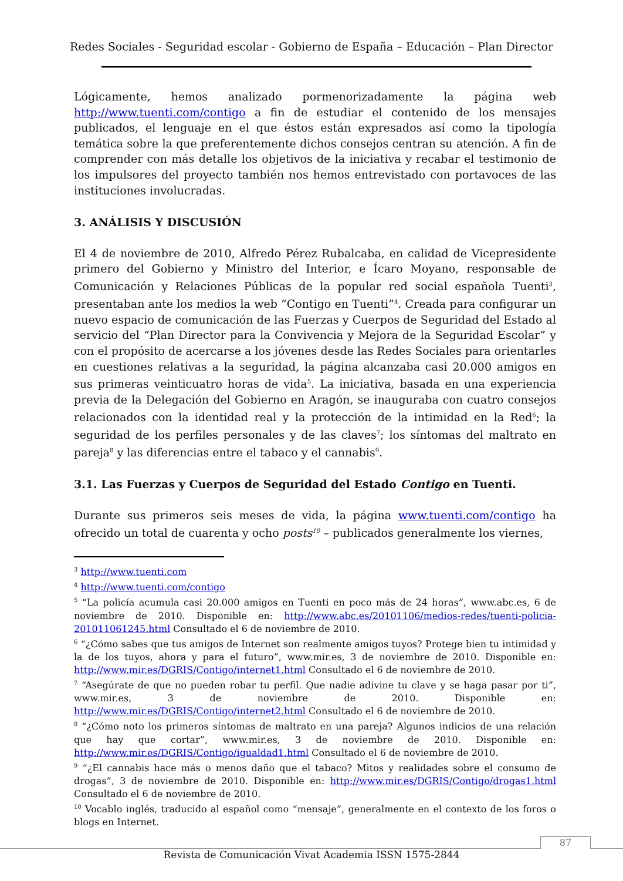Redes Sociales - Seguridad escolar - Gobierno de España – Educación – Plan Director
Lógicamente, hemos analizado pormenorizadamente la página web http://www.tuenti.com/contigo a fin de estudiar el contenido de los mensajes publicados, el lenguaje en el que éstos están expresados así como la tipología temática sobre la que preferentemente dichos consejos centran su atención. A fin de comprender con más detalle los objetivos de la iniciativa y recabar el testimonio de los impulsores del proyecto también nos hemos entrevistado con portavoces de las instituciones involucradas.
3. ANÁLISIS Y DISCUSIÓN
El 4 de noviembre de 2010, Alfredo Pérez Rubalcaba, en calidad de Vicepresidente primero del Gobierno y Ministro del Interior, e Ícaro Moyano, responsable de Comunicación y Relaciones Públicas de la popular red social española Tuenti<sup>3</sup>, presentaban ante los medios la web “Contigo en Tuenti”<sup>4</sup>. Creada para configurar un nuevo espacio de comunicación de las Fuerzas y Cuerpos de Seguridad del Estado al servicio del “Plan Director para la Convivencia y Mejora de la Seguridad Escolar” y con el propósito de acercarse a los jóvenes desde las Redes Sociales para orientarles en cuestiones relativas a la seguridad, la página alcanzaba casi 20.000 amigos en sus primeras veinticuatro horas de vida<sup>5</sup>. La iniciativa, basada en una experiencia previa de la Delegación del Gobierno en Aragón, se inauguraba con cuatro consejos relacionados con la identidad real y la protección de la intimidad en la Red<sup>6</sup>; la seguridad de los perfiles personales y de las claves<sup>7</sup>; los síntomas del maltrato en pareja<sup>8</sup> y las diferencias entre el tabaco y el cannabis<sup>9</sup>.
3.1. Las Fuerzas y Cuerpos de Seguridad del Estado Contigo en Tuenti.
Durante sus primeros seis meses de vida, la página www.tuenti.com/contigo ha ofrecido un total de cuarenta y ocho posts<sup>10</sup> – publicados generalmente los viernes,
<sup>3</sup> http://www.tuenti.com
<sup>4</sup> http://www.tuenti.com/contigo
<sup>5</sup> “La policía acumula casi 20.000 amigos en Tuenti en poco más de 24 horas”, www.abc.es, 6 de noviembre de 2010. Disponible en: http://www.abc.es/20101106/medios-redes/tuenti-policia-201011061245.html Consultado el 6 de noviembre de 2010.
<sup>6</sup> “¿Cómo sabes que tus amigos de Internet son realmente amigos tuyos? Protege bien tu intimidad y la de los tuyos, ahora y para el futuro”, www.mir.es, 3 de noviembre de 2010. Disponible en: http://www.mir.es/DGRIS/Contigo/internet1.html Consultado el 6 de noviembre de 2010.
<sup>7</sup> “Asegúrate de que no pueden robar tu perfil. Que nadie adivine tu clave y se haga pasar por ti”, www.mir.es, 3 de noviembre de 2010. Disponible en: http://www.mir.es/DGRIS/Contigo/internet2.html Consultado el 6 de noviembre de 2010.
<sup>8</sup> “¿Cómo noto los primeros síntomas de maltrato en una pareja? Algunos indicios de una relación que hay que cortar”, www.mir.es, 3 de noviembre de 2010. Disponible en: http://www.mir.es/DGRIS/Contigo/igualdad1.html Consultado el 6 de noviembre de 2010.
<sup>9</sup> “¿El cannabis hace más o menos daño que el tabaco? Mitos y realidades sobre el consumo de drogas”, 3 de noviembre de 2010. Disponible en: http://www.mir.es/DGRIS/Contigo/drogas1.html Consultado el 6 de noviembre de 2010.
<sup>10</sup> Vocablo inglés, traducido al español como “mensaje”, generalmente en el contexto de los foros o blogs en Internet.
87
Revista de Comunicación Vivat Academia ISSN 1575-2844